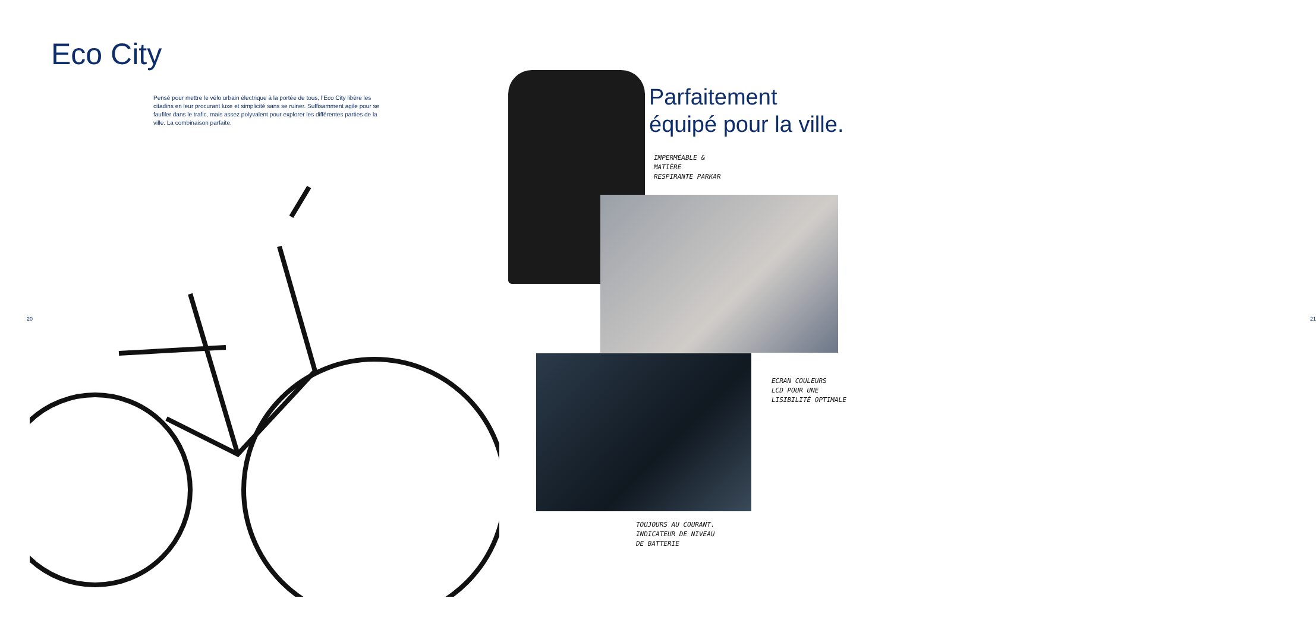Eco City
Pensé pour mettre le vélo urbain électrique à la portée de tous, l’Eco City libère les citadins en leur procurant luxe et simplicité sans se ruiner. Suffisamment agile pour se faufiler dans le trafic, mais assez polyvalent pour explorer les différentes parties de la ville. La combinaison parfaite.
20
21
Parfaitement
équipé pour la ville.
IMPERMÉABLE &
MATIÈRE
RESPIRANTE PARKAR
ECRAN COULEURS
LCD POUR UNE
LISIBILITÉ OPTIMALE
TOUJOURS AU COURANT.
INDICATEUR DE NIVEAU
DE BATTERIE